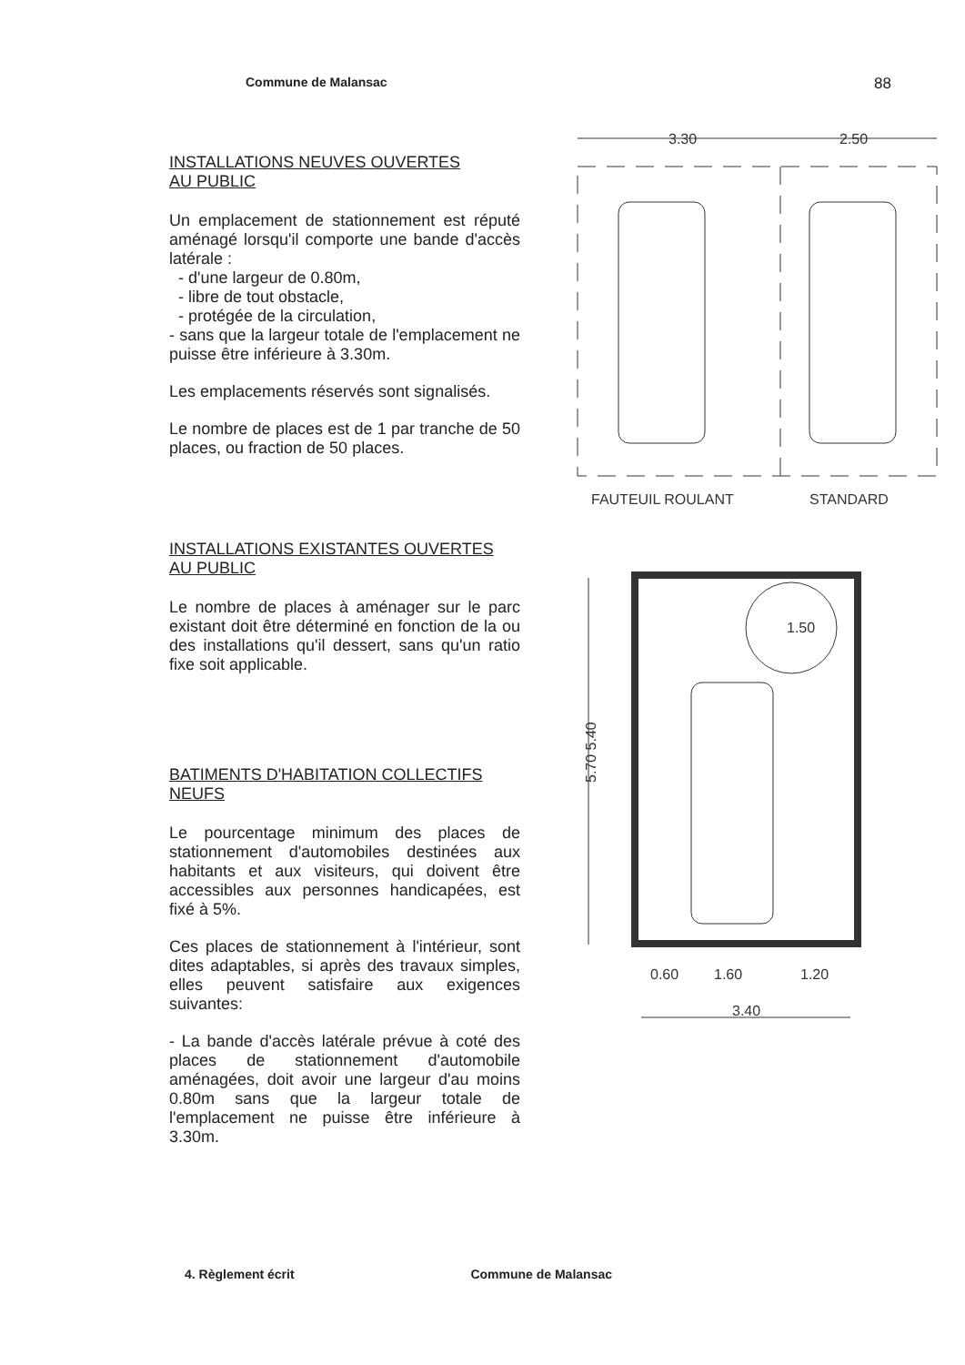Commune de Malansac 88
INSTALLATIONS NEUVES OUVERTES
AU PUBLIC
Un emplacement de stationnement est réputé aménagé lorsqu'il comporte une bande d'accès latérale :
- d'une largeur de 0.80m,
- libre de tout obstacle,
- protégée de la circulation,
- sans que la largeur totale de l'emplacement ne puisse être inférieure à 3.30m.
Les emplacements réservés sont signalisés.
Le nombre de places est de 1 par tranche de 50 places, ou fraction de 50 places.
INSTALLATIONS EXISTANTES OUVERTES
AU PUBLIC
Le nombre de places à aménager sur le parc existant doit être déterminé en fonction de la ou des installations qu'il dessert, sans qu'un ratio fixe soit applicable.
BATIMENTS D'HABITATION COLLECTIFS
NEUFS
Le pourcentage minimum des places de stationnement d'automobiles destinées aux habitants et aux visiteurs, qui doivent être accessibles aux personnes handicapées, est fixé à 5%.
Ces places de stationnement à l'intérieur, sont dites adaptables, si après des travaux simples, elles peuvent satisfaire aux exigences suivantes:
- La bande d'accès latérale prévue à coté des places de stationnement d'automobile aménagées, doit avoir une largeur d'au moins 0.80m sans que la largeur totale de l'emplacement ne puisse être inférieure à 3.30m.
3.30
2.50
FAUTEUIL ROULANT
STANDARD
5.70 5.40
0.60
1.60
1.20
3.40
1.50
4. Règlement écrit Commune de Malansac